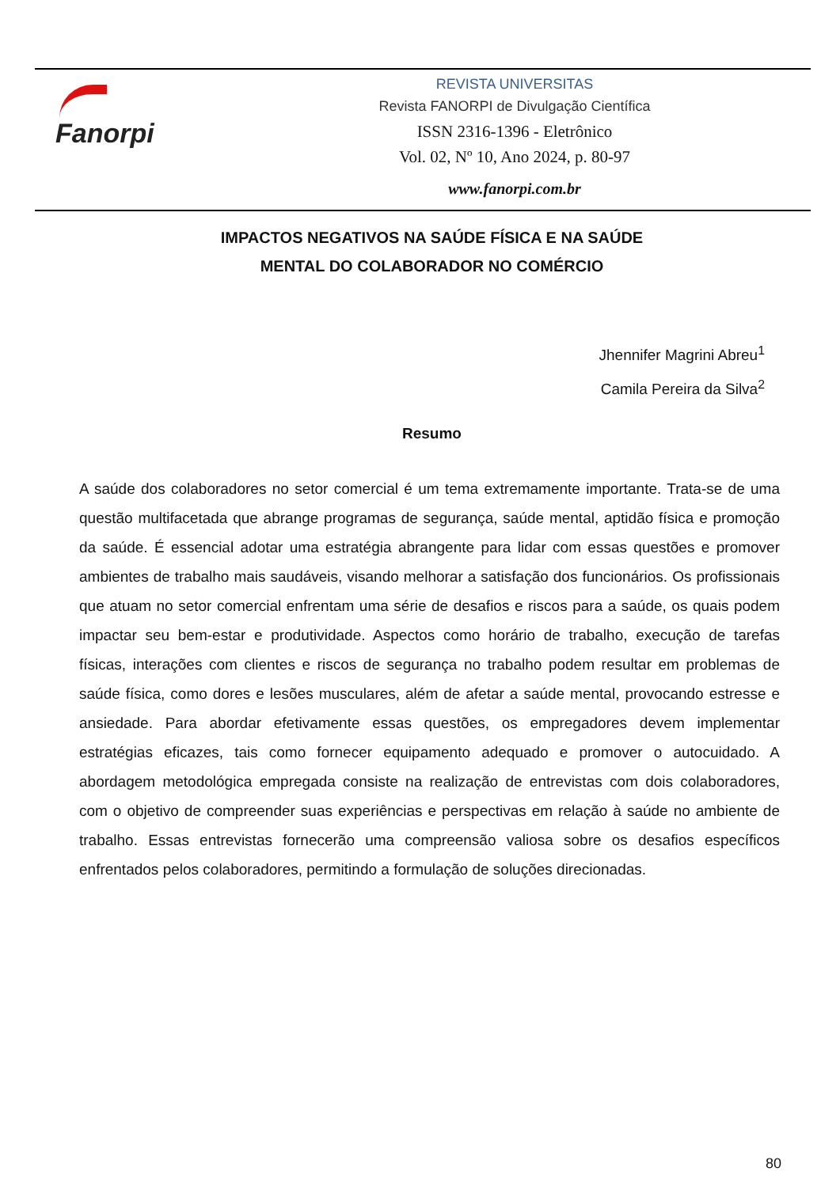Fanorpi
REVISTA UNIVERSITAS
Revista FANORPI de Divulgação Científica
ISSN 2316-1396 - Eletrônico
Vol. 02, Nº 10, Ano 2024, p. 80-97
www.fanorpi.com.br
IMPACTOS NEGATIVOS NA SAÚDE FÍSICA E NA SAÚDE
MENTAL DO COLABORADOR NO COMÉRCIO
Jhennifer Magrini Abreu<sup>1</sup>
Camila Pereira da Silva<sup>2</sup>
Resumo
A saúde dos colaboradores no setor comercial é um tema extremamente importante. Trata-se de uma questão multifacetada que abrange programas de segurança, saúde mental, aptidão física e promoção da saúde. É essencial adotar uma estratégia abrangente para lidar com essas questões e promover ambientes de trabalho mais saudáveis, visando melhorar a satisfação dos funcionários. Os profissionais que atuam no setor comercial enfrentam uma série de desafios e riscos para a saúde, os quais podem impactar seu bem-estar e produtividade. Aspectos como horário de trabalho, execução de tarefas físicas, interações com clientes e riscos de segurança no trabalho podem resultar em problemas de saúde física, como dores e lesões musculares, além de afetar a saúde mental, provocando estresse e ansiedade. Para abordar efetivamente essas questões, os empregadores devem implementar estratégias eficazes, tais como fornecer equipamento adequado e promover o autocuidado. A abordagem metodológica empregada consiste na realização de entrevistas com dois colaboradores, com o objetivo de compreender suas experiências e perspectivas em relação à saúde no ambiente de trabalho. Essas entrevistas fornecerão uma compreensão valiosa sobre os desafios específicos enfrentados pelos colaboradores, permitindo a formulação de soluções direcionadas.
80